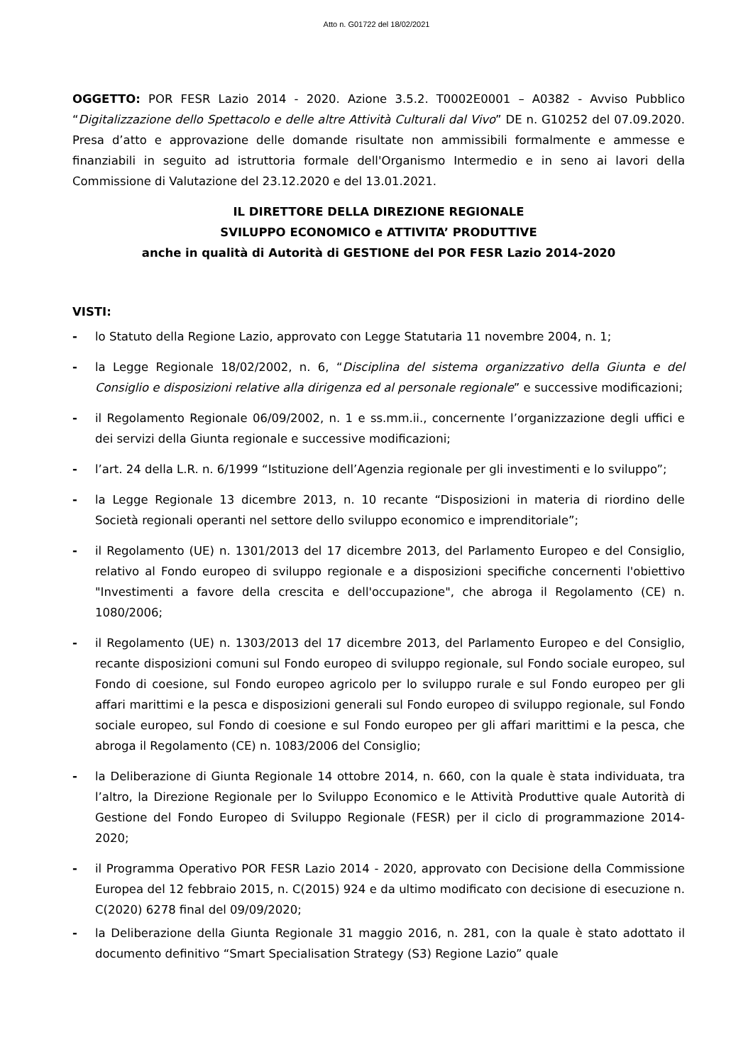Atto n. G01722 del 18/02/2021
OGGETTO: POR FESR Lazio 2014 - 2020. Azione 3.5.2. T0002E0001 – A0382 - Avviso Pubblico “Digitalizzazione dello Spettacolo e delle altre Attività Culturali dal Vivo” DE n. G10252 del 07.09.2020. Presa d’atto e approvazione delle domande risultate non ammissibili formalmente e ammesse e finanziabili in seguito ad istruttoria formale dell'Organismo Intermedio e in seno ai lavori della Commissione di Valutazione del 23.12.2020 e del 13.01.2021.
IL DIRETTORE DELLA DIREZIONE REGIONALE
SVILUPPO ECONOMICO e ATTIVITA’ PRODUTTIVE
anche in qualità di Autorità di GESTIONE del POR FESR Lazio 2014-2020
VISTI:
- lo Statuto della Regione Lazio, approvato con Legge Statutaria 11 novembre 2004, n. 1;
- la Legge Regionale 18/02/2002, n. 6, “Disciplina del sistema organizzativo della Giunta e del Consiglio e disposizioni relative alla dirigenza ed al personale regionale” e successive modificazioni;
- il Regolamento Regionale 06/09/2002, n. 1 e ss.mm.ii., concernente l’organizzazione degli uffici e dei servizi della Giunta regionale e successive modificazioni;
- l’art. 24 della L.R. n. 6/1999 “Istituzione dell’Agenzia regionale per gli investimenti e lo sviluppo”;
- la Legge Regionale 13 dicembre 2013, n. 10 recante “Disposizioni in materia di riordino delle Società regionali operanti nel settore dello sviluppo economico e imprenditoriale”;
- il Regolamento (UE) n. 1301/2013 del 17 dicembre 2013, del Parlamento Europeo e del Consiglio, relativo al Fondo europeo di sviluppo regionale e a disposizioni specifiche concernenti l'obiettivo "Investimenti a favore della crescita e dell'occupazione", che abroga il Regolamento (CE) n. 1080/2006;
- il Regolamento (UE) n. 1303/2013 del 17 dicembre 2013, del Parlamento Europeo e del Consiglio, recante disposizioni comuni sul Fondo europeo di sviluppo regionale, sul Fondo sociale europeo, sul Fondo di coesione, sul Fondo europeo agricolo per lo sviluppo rurale e sul Fondo europeo per gli affari marittimi e la pesca e disposizioni generali sul Fondo europeo di sviluppo regionale, sul Fondo sociale europeo, sul Fondo di coesione e sul Fondo europeo per gli affari marittimi e la pesca, che abroga il Regolamento (CE) n. 1083/2006 del Consiglio;
- la Deliberazione di Giunta Regionale 14 ottobre 2014, n. 660, con la quale è stata individuata, tra l’altro, la Direzione Regionale per lo Sviluppo Economico e le Attività Produttive quale Autorità di Gestione del Fondo Europeo di Sviluppo Regionale (FESR) per il ciclo di programmazione 2014-2020;
- il Programma Operativo POR FESR Lazio 2014 - 2020, approvato con Decisione della Commissione Europea del 12 febbraio 2015, n. C(2015) 924 e da ultimo modificato con decisione di esecuzione n. C(2020) 6278 final del 09/09/2020;
- la Deliberazione della Giunta Regionale 31 maggio 2016, n. 281, con la quale è stato adottato il documento definitivo “Smart Specialisation Strategy (S3) Regione Lazio” quale